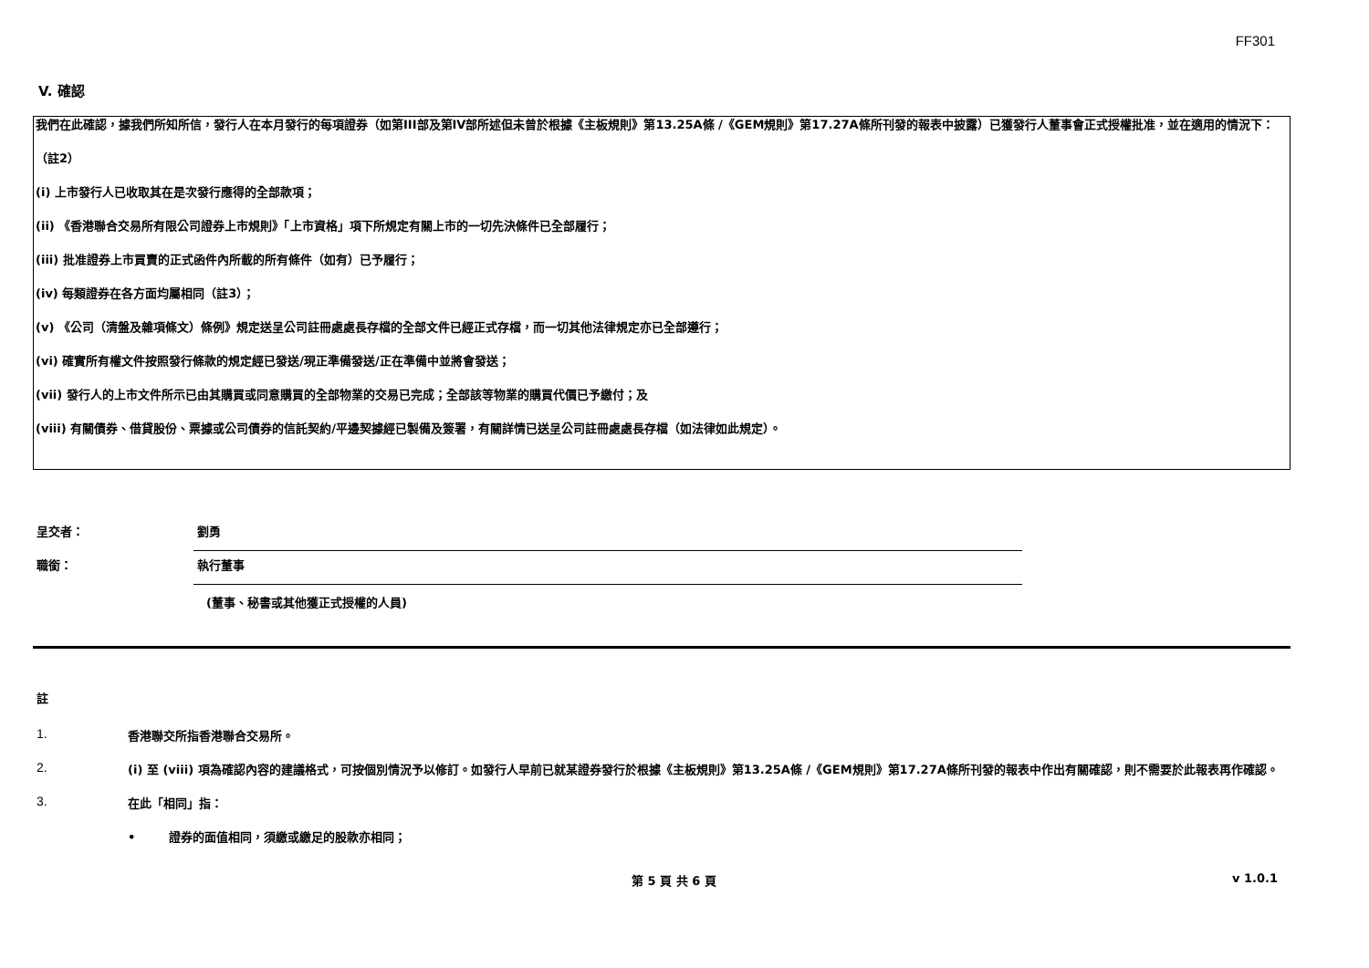FF301
V. 確認
我們在此確認，據我們所知所信，發行人在本月發行的每項證券（如第III部及第IV部所述但未曾於根據《主板規則》第13.25A條 /《GEM規則》第17.27A條所刊發的報表中披露）已獲發行人董事會正式授權批准，並在適用的情況下：
（註2）
(i) 上市發行人已收取其在是次發行應得的全部款項；
(ii) 《香港聯合交易所有限公司證券上市規則》「上市資格」項下所規定有關上市的一切先決條件已全部履行；
(iii) 批准證券上市買賣的正式函件內所載的所有條件（如有）已予履行；
(iv) 每類證券在各方面均屬相同（註3）；
(v) 《公司（清盤及雜項條文）條例》規定送呈公司註冊處處長存檔的全部文件已經正式存檔，而一切其他法律規定亦已全部遵行；
(vi) 確實所有權文件按照發行條款的規定經已發送/現正準備發送/正在準備中並將會發送；
(vii) 發行人的上市文件所示已由其購買或同意購買的全部物業的交易已完成；全部該等物業的購買代價已予繳付；及
(viii) 有關債券、借貸股份、票據或公司債券的信託契約/平邊契據經已製備及簽署，有關詳情已送呈公司註冊處處長存檔（如法律如此規定）。
呈交者： 劉勇
職銜： 執行董事
(董事、秘書或其他獲正式授權的人員)
註
1. 香港聯交所指香港聯合交易所。
2. (i) 至 (viii) 項為確認內容的建議格式，可按個別情況予以修訂。如發行人早前已就某證券發行於根據《主板規則》第13.25A條 /《GEM規則》第17.27A條所刊發的報表中作出有關確認，則不需要於此報表再作確認。
3. 在此「相同」指：
• 證券的面值相同，須繳或繳足的股款亦相同；
第 5 頁 共 6 頁 v 1.0.1